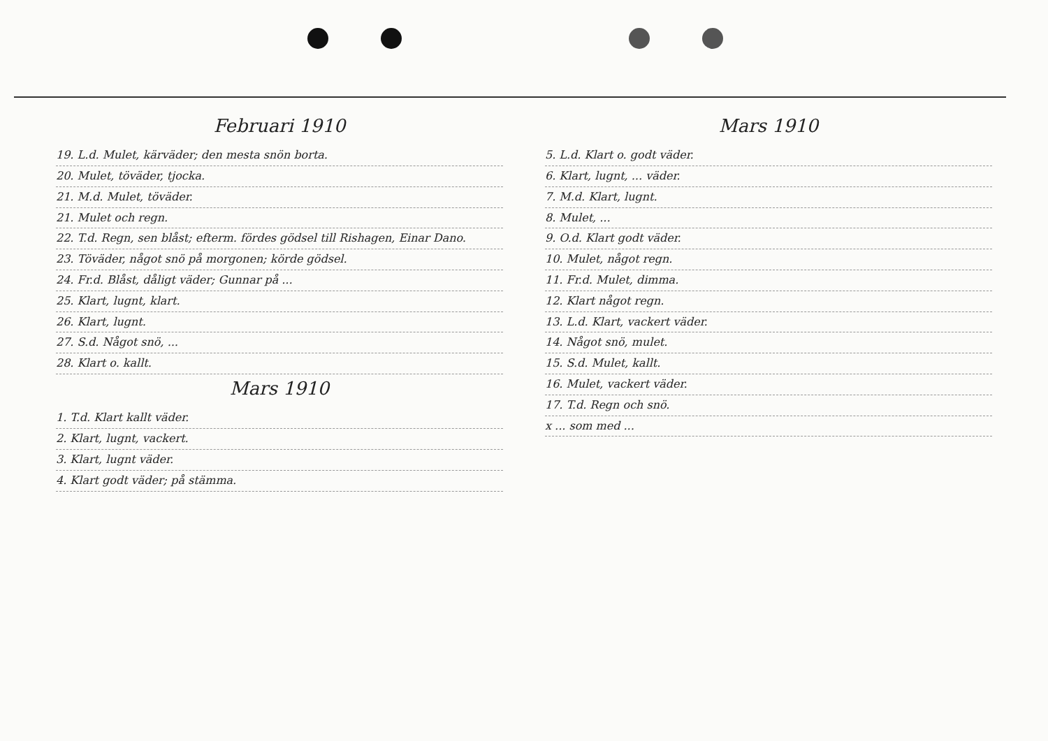Februari 1910
19. L.d. Mulet, kärväder; den mesta snön borta.
20. Mulet, töväder, tjocka.
21. M.d. Mulet, töväder.
21. Mulet och regn.
22. T.d. Regn, sen blåst; efterm. fördes gödsel till Rishagen, Einar Dano.
23. Töväder, något snö på morgonen; körde gödsel.
24. Fr.d. Blåst, dåligt väder; Gunnar på ...
25. Klart, lugnt, klart.
26. Klart, lugnt.
27. S.d. Något snö, ...
28. Klart o. kallt.
Mars 1910
1. T.d. Klart kallt väder.
2. Klart, lugnt, vackert.
3. Klart, lugnt väder.
4. Klart godt väder; på stämma.
Mars 1910
5. L.d. Klart o. godt väder.
6. Klart, lugnt, ... väder.
7. M.d. Klart, lugnt.
8. Mulet, ...
9. O.d. Klart godt väder.
10. Mulet, något regn.
11. Fr.d. Mulet, dimma.
12. Klart något regn.
13. L.d. Klart, vackert väder.
14. Något snö, mulet.
15. S.d. Mulet, kallt.
16. Mulet, vackert väder.
17. T.d. Regn och snö.
x ... som med ...